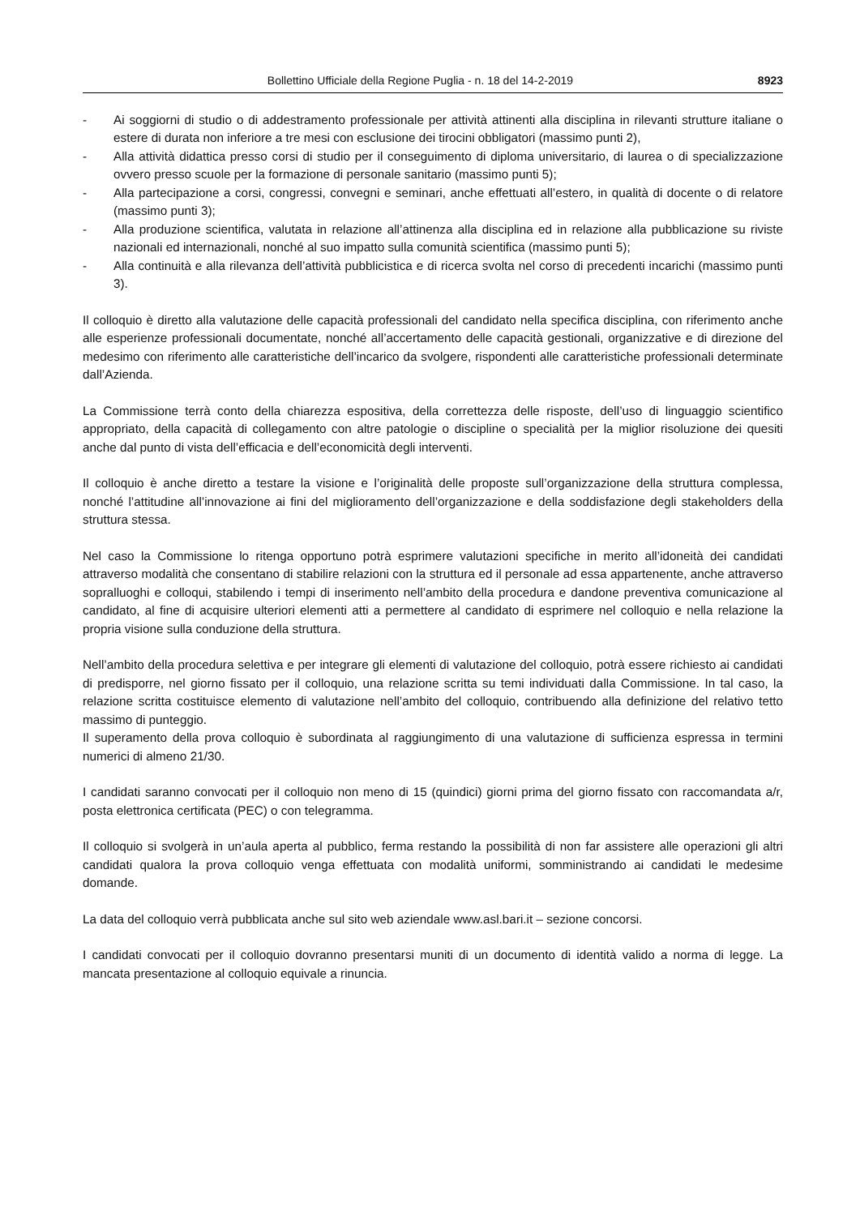Bollettino Ufficiale della Regione Puglia - n. 18 del 14-2-2019 8923
- Ai soggiorni di studio o di addestramento professionale per attività attinenti alla disciplina in rilevanti strutture italiane o estere di durata non inferiore a tre mesi con esclusione dei tirocini obbligatori (massimo punti 2),
- Alla attività didattica presso corsi di studio per il conseguimento di diploma universitario, di laurea o di specializzazione ovvero presso scuole per la formazione di personale sanitario (massimo punti 5);
- Alla partecipazione a corsi, congressi, convegni e seminari, anche effettuati all’estero, in qualità di docente o di relatore (massimo punti 3);
- Alla produzione scientifica, valutata in relazione all’attinenza alla disciplina ed in relazione alla pubblicazione su riviste nazionali ed internazionali, nonché al suo impatto sulla comunità scientifica (massimo punti 5);
- Alla continuità e alla rilevanza dell’attività pubblicistica e di ricerca svolta nel corso di precedenti incarichi (massimo punti 3).
Il colloquio è diretto alla valutazione delle capacità professionali del candidato nella specifica disciplina, con riferimento anche alle esperienze professionali documentate, nonché all’accertamento delle capacità gestionali, organizzative e di direzione del medesimo con riferimento alle caratteristiche dell’incarico da svolgere, rispondenti alle caratteristiche professionali determinate dall’Azienda.
La Commissione terrà conto della chiarezza espositiva, della correttezza delle risposte, dell’uso di linguaggio scientifico appropriato, della capacità di collegamento con altre patologie o discipline o specialità per la miglior risoluzione dei quesiti anche dal punto di vista dell’efficacia e dell’economicità degli interventi.
Il colloquio è anche diretto a testare la visione e l’originalità delle proposte sull’organizzazione della struttura complessa, nonché l’attitudine all’innovazione ai fini del miglioramento dell’organizzazione e della soddisfazione degli stakeholders della struttura stessa.
Nel caso la Commissione lo ritenga opportuno potrà esprimere valutazioni specifiche in merito all’idoneità dei candidati attraverso modalità che consentano di stabilire relazioni con la struttura ed il personale ad essa appartenente, anche attraverso sopralluoghi e colloqui, stabilendo i tempi di inserimento nell’ambito della procedura e dandone preventiva comunicazione al candidato, al fine di acquisire ulteriori elementi atti a permettere al candidato di esprimere nel colloquio e nella relazione la propria visione sulla conduzione della struttura.
Nell’ambito della procedura selettiva e per integrare gli elementi di valutazione del colloquio, potrà essere richiesto ai candidati di predisporre, nel giorno fissato per il colloquio, una relazione scritta su temi individuati dalla Commissione. In tal caso, la relazione scritta costituisce elemento di valutazione nell’ambito del colloquio, contribuendo alla definizione del relativo tetto massimo di punteggio.
Il superamento della prova colloquio è subordinata al raggiungimento di una valutazione di sufficienza espressa in termini numerici di almeno 21/30.
I candidati saranno convocati per il colloquio non meno di 15 (quindici) giorni prima del giorno fissato con raccomandata a/r, posta elettronica certificata (PEC) o con telegramma.
Il colloquio si svolgerà in un’aula aperta al pubblico, ferma restando la possibilità di non far assistere alle operazioni gli altri candidati qualora la prova colloquio venga effettuata con modalità uniformi, somministrando ai candidati le medesime domande.
La data del colloquio verrà pubblicata anche sul sito web aziendale www.asl.bari.it – sezione concorsi.
I candidati convocati per il colloquio dovranno presentarsi muniti di un documento di identità valido a norma di legge. La mancata presentazione al colloquio equivale a rinuncia.